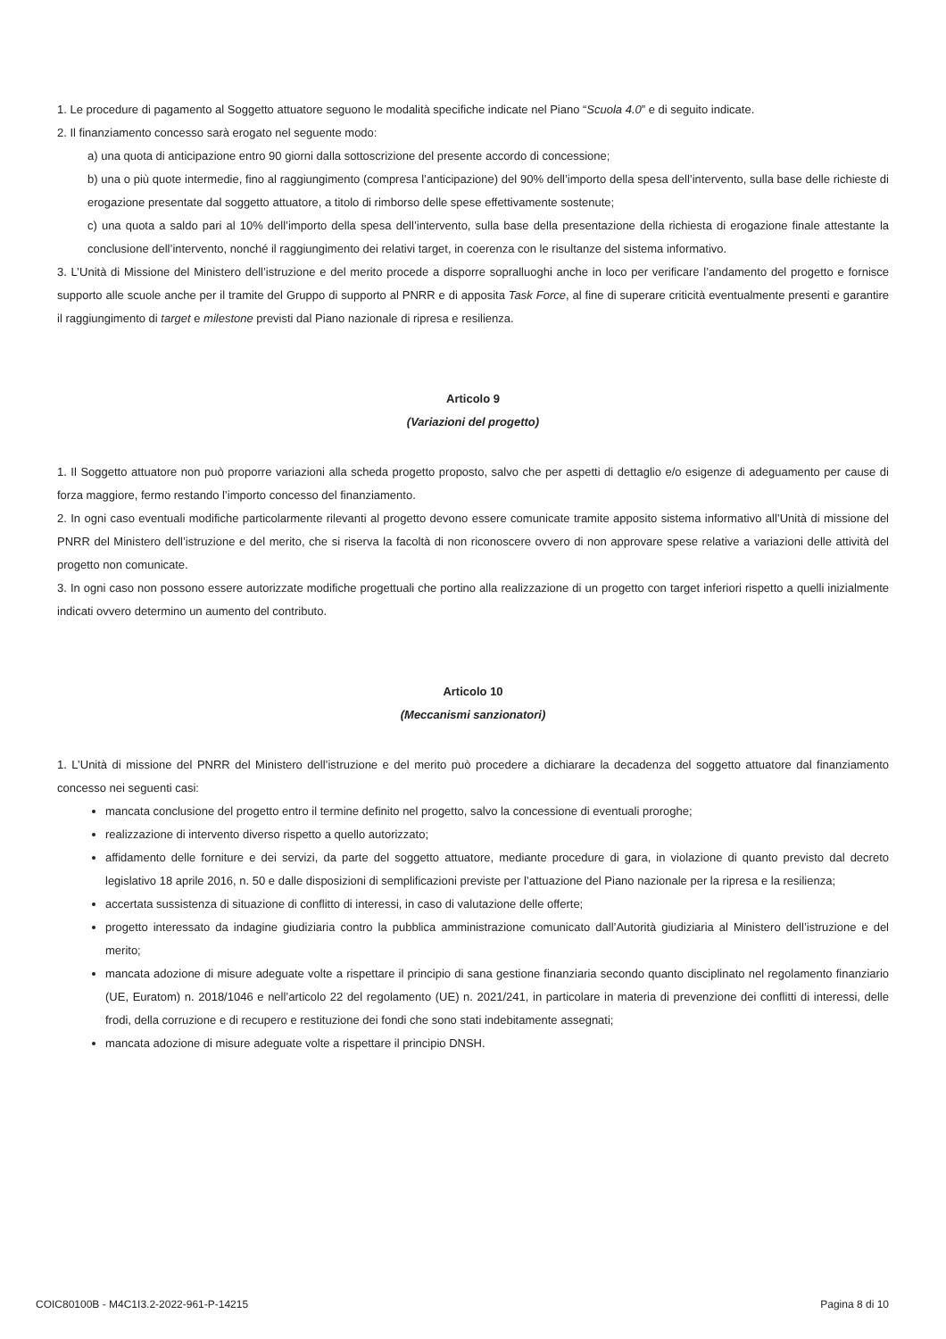1. Le procedure di pagamento al Soggetto attuatore seguono le modalità specifiche indicate nel Piano “Scuola 4.0” e di seguito indicate.
2. Il finanziamento concesso sarà erogato nel seguente modo:
a) una quota di anticipazione entro 90 giorni dalla sottoscrizione del presente accordo di concessione;
b) una o più quote intermedie, fino al raggiungimento (compresa l’anticipazione) del 90% dell’importo della spesa dell’intervento, sulla base delle richieste di erogazione presentate dal soggetto attuatore, a titolo di rimborso delle spese effettivamente sostenute;
c) una quota a saldo pari al 10% dell’importo della spesa dell’intervento, sulla base della presentazione della richiesta di erogazione finale attestante la conclusione dell’intervento, nonché il raggiungimento dei relativi target, in coerenza con le risultanze del sistema informativo.
3. L’Unità di Missione del Ministero dell’istruzione e del merito procede a disporre sopralluoghi anche in loco per verificare l’andamento del progetto e fornisce supporto alle scuole anche per il tramite del Gruppo di supporto al PNRR e di apposita Task Force, al fine di superare criticità eventualmente presenti e garantire il raggiungimento di target e milestone previsti dal Piano nazionale di ripresa e resilienza.
Articolo 9
(Variazioni del progetto)
1. Il Soggetto attuatore non può proporre variazioni alla scheda progetto proposto, salvo che per aspetti di dettaglio e/o esigenze di adeguamento per cause di forza maggiore, fermo restando l’importo concesso del finanziamento.
2. In ogni caso eventuali modifiche particolarmente rilevanti al progetto devono essere comunicate tramite apposito sistema informativo all’Unità di missione del PNRR del Ministero dell’istruzione e del merito, che si riserva la facoltà di non riconoscere ovvero di non approvare spese relative a variazioni delle attività del progetto non comunicate.
3. In ogni caso non possono essere autorizzate modifiche progettuali che portino alla realizzazione di un progetto con target inferiori rispetto a quelli inizialmente indicati ovvero determino un aumento del contributo.
Articolo 10
(Meccanismi sanzionatori)
1. L’Unità di missione del PNRR del Ministero dell’istruzione e del merito può procedere a dichiarare la decadenza del soggetto attuatore dal finanziamento concesso nei seguenti casi:
mancata conclusione del progetto entro il termine definito nel progetto, salvo la concessione di eventuali proroghe;
realizzazione di intervento diverso rispetto a quello autorizzato;
affidamento delle forniture e dei servizi, da parte del soggetto attuatore, mediante procedure di gara, in violazione di quanto previsto dal decreto legislativo 18 aprile 2016, n. 50 e dalle disposizioni di semplificazioni previste per l’attuazione del Piano nazionale per la ripresa e la resilienza;
accertata sussistenza di situazione di conflitto di interessi, in caso di valutazione delle offerte;
progetto interessato da indagine giudiziaria contro la pubblica amministrazione comunicato dall’Autorità giudiziaria al Ministero dell’istruzione e del merito;
mancata adozione di misure adeguate volte a rispettare il principio di sana gestione finanziaria secondo quanto disciplinato nel regolamento finanziario (UE, Euratom) n. 2018/1046 e nell’articolo 22 del regolamento (UE) n. 2021/241, in particolare in materia di prevenzione dei conflitti di interessi, delle frodi, della corruzione e di recupero e restituzione dei fondi che sono stati indebitamente assegnati;
mancata adozione di misure adeguate volte a rispettare il principio DNSH.
COIC80100B - M4C1I3.2-2022-961-P-14215 Pagina 8 di 10